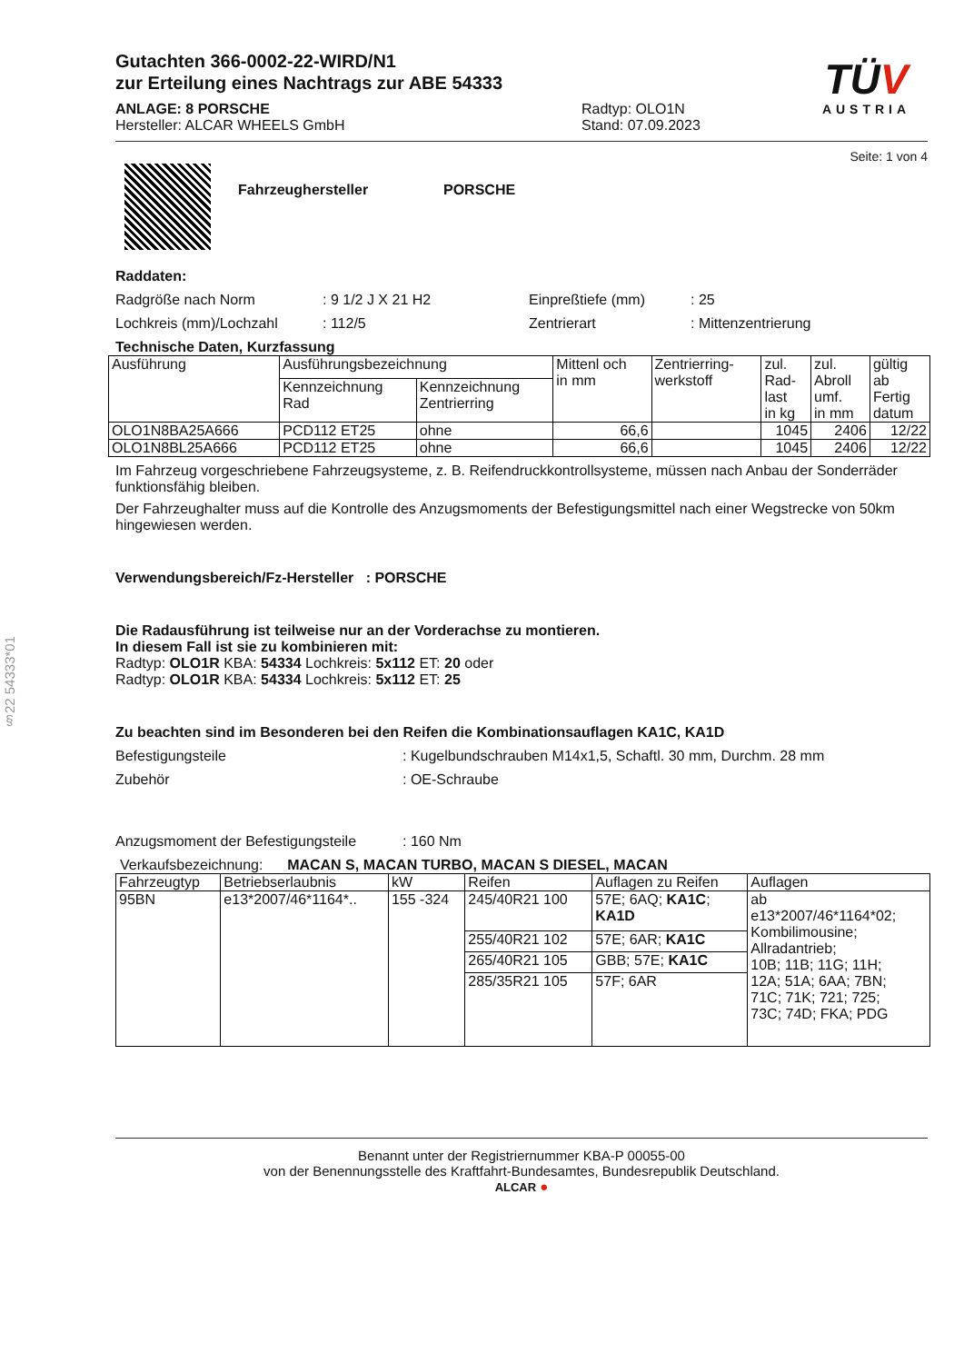§22 54333*01
Gutachten 366-0002-22-WIRD/N1
zur Erteilung eines Nachtrags zur ABE 54333
ANLAGE: 8 PORSCHE
Hersteller: ALCAR WHEELS GmbH
Radtyp: OLO1N
Stand: 07.09.2023
TÜV
AUSTRIA
Seite: 1 von 4
Fahrzeughersteller PORSCHE
Raddaten:
Radgröße nach Norm: 9 1/2 J X 21 H2 Einpreßtiefe (mm): 25
Lochkreis (mm)/Lochzahl: 112/5 Zentrierart: Mittenzentrierung
Technische Daten, Kurzfassung
| Ausführung | Ausführungsbezeichnung | | Mittenl och in mm | Zentrierring- werkstoff | zul. Rad- last in kg | zul. Abroll umf. in mm | gültig ab Fertig datum |
| --- | --- | --- | --- | --- | --- | --- | --- |
| | Kennzeichnung Rad | Kennzeichnung Zentrierring | | | | | |
| OLO1N8BA25A666 | PCD112 ET25 | ohne | 66,6 | | 1045 | 2406 | 12/22 |
| OLO1N8BL25A666 | PCD112 ET25 | ohne | 66,6 | | 1045 | 2406 | 12/22 |
Im Fahrzeug vorgeschriebene Fahrzeugsysteme, z. B. Reifendruckkontrollsysteme, müssen nach Anbau der Sonderräder funktionsfähig bleiben.
Der Fahrzeughalter muss auf die Kontrolle des Anzugsmoments der Befestigungsmittel nach einer Wegstrecke von 50km hingewiesen werden.
Verwendungsbereich/Fz-Hersteller : PORSCHE
Die Radausführung ist teilweise nur an der Vorderachse zu montieren.
In diesem Fall ist sie zu kombinieren mit:
Radtyp: OLO1R KBA: 54334 Lochkreis: 5x112 ET: 20 oder
Radtyp: OLO1R KBA: 54334 Lochkreis: 5x112 ET: 25
Zu beachten sind im Besonderen bei den Reifen die Kombinationsauflagen KA1C, KA1D
Befestigungsteile: Kugelbundschrauben M14x1,5, Schaftl. 30 mm, Durchm. 28 mm
Zubehör: OE-Schraube
Anzugsmoment der Befestigungsteile: 160 Nm
Verkaufsbezeichnung: MACAN S, MACAN TURBO, MACAN S DIESEL, MACAN
| Fahrzeugtyp | Betriebserlaubnis | kW | Reifen | Auflagen zu Reifen | Auflagen |
| --- | --- | --- | --- | --- | --- |
| 95BN | e13*2007/46*1164*.. | 155 -324 | 245/40R21 100 | 57E; 6AQ; KA1C ; KA1D | ab e13*2007/46*1164*02; Kombilimousine; Allradantrieb; 10B; 11B; 11G; 11H; 12A; 51A; 6AA; 7BN; 71C; 71K; 721; 725; 73C; 74D; FKA; PDG |
| | | | 255/40R21 102 | 57E; 6AR; KA1C | |
| | | | 265/40R21 105 | GBB; 57E; KA1C | |
| | | | 285/35R21 105 | 57F; 6AR | |
Benannt unter der Registriernummer KBA-P 00055-00
von der Benennungsstelle des Kraftfahrt-Bundesamtes, Bundesrepublik Deutschland.
ALCAR ●